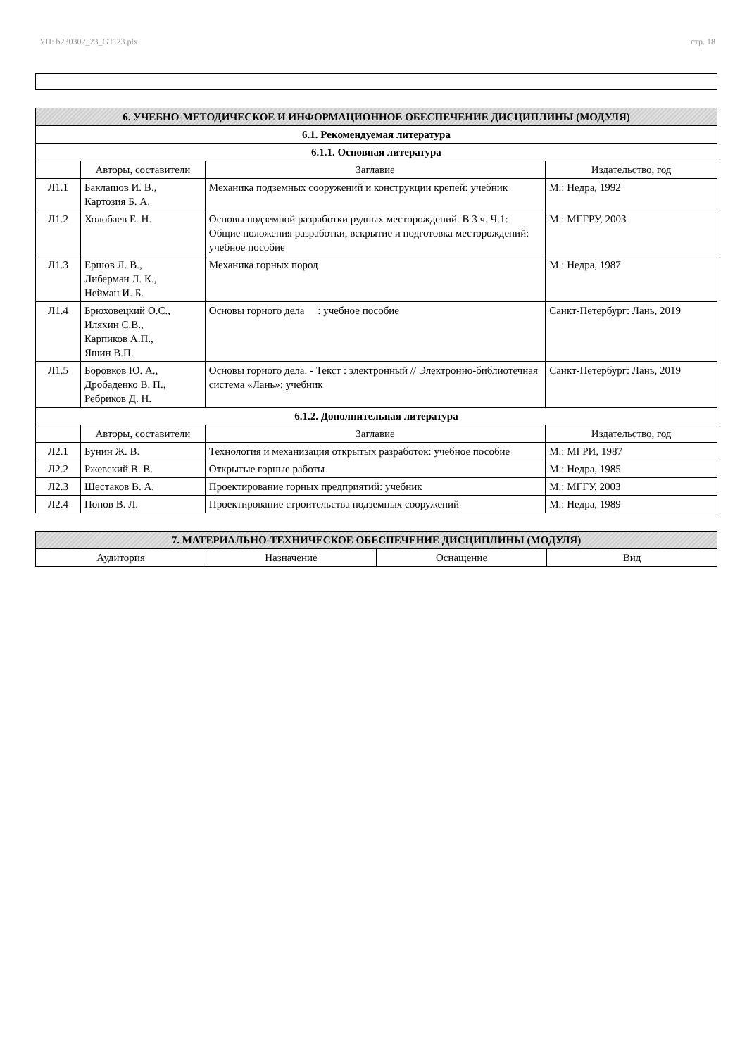УП: b230302_23_GTI23.plx стр. 18
| 6. УЧЕБНО-МЕТОДИЧЕСКОЕ И ИНФОРМАЦИОННОЕ ОБЕСПЕЧЕНИЕ ДИСЦИПЛИНЫ (МОДУЛЯ) | | | |
| 6.1. Рекомендуемая литература | | | |
| 6.1.1. Основная литература | | | |
| | Авторы, составители | Заглавие | Издательство, год |
| Л1.1 | Баклашов И. В., Картозия Б. А. | Механика подземных сооружений и конструкции крепей: учебник | М.: Недра, 1992 |
| Л1.2 | Холобаев Е. Н. | Основы подземной разработки рудных месторождений. В 3 ч. Ч.1: Общие положения разработки, вскрытие и подготовка месторождений: учебное пособие | М.: МГГРУ, 2003 |
| Л1.3 | Ершов Л. В., Либерман Л. К., Нейман И. Б. | Механика горных пород | М.: Недра, 1987 |
| Л1.4 | Брюховецкий О.С., Иляхин С.В., Карпиков А.П., Яшин В.П. | Основы горного дела : учебное пособие | Санкт-Петербург: Лань, 2019 |
| Л1.5 | Боровков Ю. А., Дробаденко В. П., Ребриков Д. Н. | Основы горного дела. - Текст : электронный // Электронно-библиотечная система «Лань»: учебник | Санкт-Петербург: Лань, 2019 |
| 6.1.2. Дополнительная литература | | | |
| | Авторы, составители | Заглавие | Издательство, год |
| Л2.1 | Бунин Ж. В. | Технология и механизация открытых разработок: учебное пособие | М.: МГРИ, 1987 |
| Л2.2 | Ржевский В. В. | Открытые горные работы | М.: Недра, 1985 |
| Л2.3 | Шестаков В. А. | Проектирование горных предприятий: учебник | М.: МГГУ, 2003 |
| Л2.4 | Попов В. Л. | Проектирование строительства подземных сооружений | М.: Недра, 1989 |
| 7. МАТЕРИАЛЬНО-ТЕХНИЧЕСКОЕ ОБЕСПЕЧЕНИЕ ДИСЦИПЛИНЫ (МОДУЛЯ) | | | |
| Аудитория | Назначение | Оснащение | Вид |